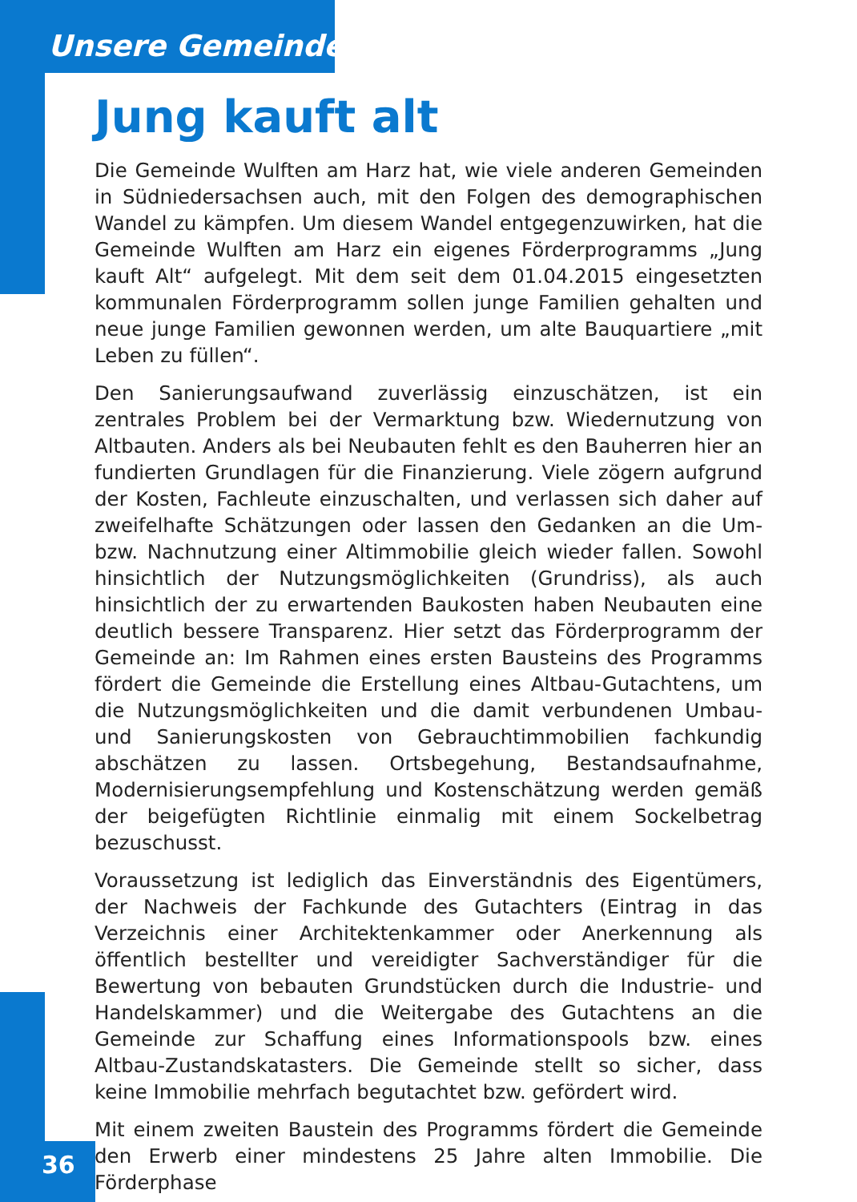Unsere Gemeinde
Jung kauft alt
Die Gemeinde Wulften am Harz hat, wie viele anderen Gemeinden in Südniedersachsen auch, mit den Folgen des demographischen Wandel zu kämpfen. Um diesem Wandel entgegenzuwirken, hat die Gemeinde Wulften am Harz ein eigenes Förderprogramms „Jung kauft Alt“ aufgelegt. Mit dem seit dem 01.04.2015 eingesetzten kommunalen Förderprogramm sollen junge Familien gehalten und neue junge Familien gewonnen werden, um alte Bauquartiere „mit Leben zu füllen“.
Den Sanierungsaufwand zuverlässig einzuschätzen, ist ein zentrales Problem bei der Vermarktung bzw. Wiedernutzung von Altbauten. Anders als bei Neubauten fehlt es den Bauherren hier an fundierten Grundlagen für die Finanzierung. Viele zögern aufgrund der Kosten, Fachleute einzuschalten, und verlassen sich daher auf zweifelhafte Schätzungen oder lassen den Gedanken an die Um- bzw. Nachnutzung einer Altimmobilie gleich wieder fallen. Sowohl hinsichtlich der Nutzungsmöglichkeiten (Grundriss), als auch hinsichtlich der zu erwartenden Baukosten haben Neubauten eine deutlich bessere Transparenz. Hier setzt das Förderprogramm der Gemeinde an: Im Rahmen eines ersten Bausteins des Programms fördert die Gemeinde die Erstellung eines Altbau-Gutachtens, um die Nutzungsmöglichkeiten und die damit verbundenen Umbau- und Sanierungskosten von Gebrauchtimmobilien fachkundig abschätzen zu lassen. Ortsbegehung, Bestandsaufnahme, Modernisierungsempfehlung und Kostenschätzung werden gemäß der beigefügten Richtlinie einmalig mit einem Sockelbetrag bezuschusst.
Voraussetzung ist lediglich das Einverständnis des Eigentümers, der Nachweis der Fachkunde des Gutachters (Eintrag in das Verzeichnis einer Architektenkammer oder Anerkennung als öffentlich bestellter und vereidigter Sachverständiger für die Bewertung von bebauten Grundstücken durch die Industrie- und Handelskammer) und die Weitergabe des Gutachtens an die Gemeinde zur Schaffung eines Informationspools bzw. eines Altbau-Zustandskatasters. Die Gemeinde stellt so sicher, dass keine Immobilie mehrfach begutachtet bzw. gefördert wird.
Mit einem zweiten Baustein des Programms fördert die Gemeinde den Erwerb einer mindestens 25 Jahre alten Immobilie. Die Förderphase
36